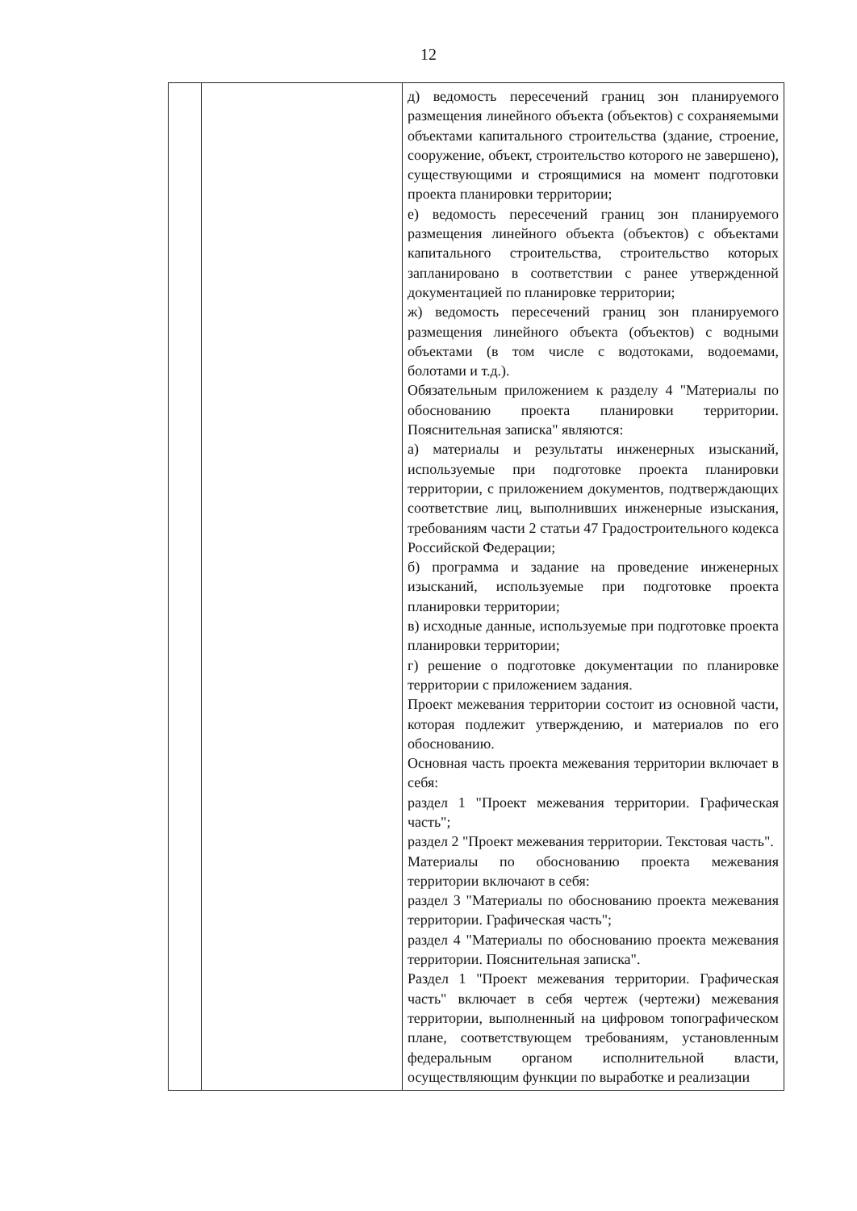12
| | | д) ведомость пересечений границ зон планируемого размещения линейного объекта (объектов) с сохраняемыми объектами капитального строительства (здание, строение, сооружение, объект, строительство которого не завершено), существующими и строящимися на момент подготовки проекта планировки территории; е) ведомость пересечений границ зон планируемого размещения линейного объекта (объектов) с объектами капитального строительства, строительство которых запланировано в соответствии с ранее утвержденной документацией по планировке территории; ж) ведомость пересечений границ зон планируемого размещения линейного объекта (объектов) с водными объектами (в том числе с водотоками, водоемами, болотами и т.д.). Обязательным приложением к разделу 4 "Материалы по обоснованию проекта планировки территории. Пояснительная записка" являются: а) материалы и результаты инженерных изысканий, используемые при подготовке проекта планировки территории, с приложением документов, подтверждающих соответствие лиц, выполнивших инженерные изыскания, требованиям части 2 статьи 47 Градостроительного кодекса Российской Федерации; б) программа и задание на проведение инженерных изысканий, используемые при подготовке проекта планировки территории; в) исходные данные, используемые при подготовке проекта планировки территории; г) решение о подготовке документации по планировке территории с приложением задания. Проект межевания территории состоит из основной части, которая подлежит утверждению, и материалов по его обоснованию. Основная часть проекта межевания территории включает в себя: раздел 1 "Проект межевания территории. Графическая часть"; раздел 2 "Проект межевания территории. Текстовая часть". Материалы по обоснованию проекта межевания территории включают в себя: раздел 3 "Материалы по обоснованию проекта межевания территории. Графическая часть"; раздел 4 "Материалы по обоснованию проекта межевания территории. Пояснительная записка". Раздел 1 "Проект межевания территории. Графическая часть" включает в себя чертеж (чертежи) межевания территории, выполненный на цифровом топографическом плане, соответствующем требованиям, установленным федеральным органом исполнительной власти, осуществляющим функции по выработке и реализации |